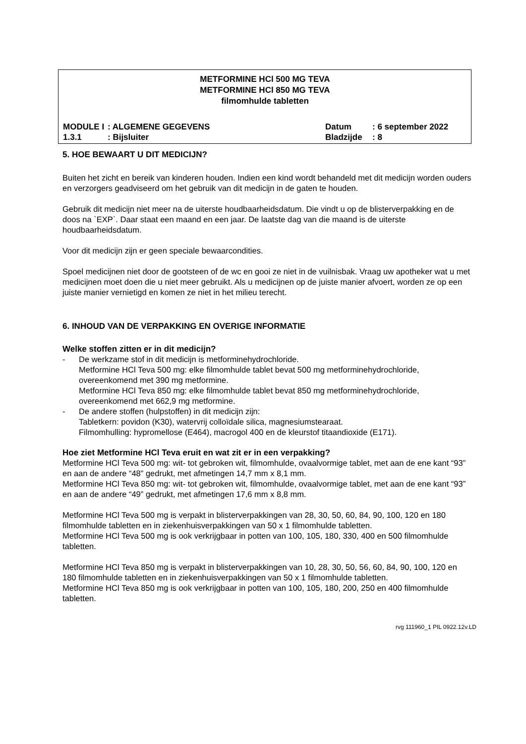METFORMINE HCl 500 MG TEVA
METFORMINE HCl 850 MG TEVA
filmomhulde tabletten
MODULE I: ALGEMENE GEGEVENS Datum: 6 september 2022
1.3.1: Bijsluiter Bladzijde: 8
5. HOE BEWAART U DIT MEDICIJN?
Buiten het zicht en bereik van kinderen houden. Indien een kind wordt behandeld met dit medicijn worden ouders en verzorgers geadviseerd om het gebruik van dit medicijn in de gaten te houden.
Gebruik dit medicijn niet meer na de uiterste houdbaarheidsdatum. Die vindt u op de blisterverpakking en de doos na `EXP`. Daar staat een maand en een jaar. De laatste dag van die maand is de uiterste houdbaarheidsdatum.
Voor dit medicijn zijn er geen speciale bewaarcondities.
Spoel medicijnen niet door de gootsteen of de wc en gooi ze niet in de vuilnisbak. Vraag uw apotheker wat u met medicijnen moet doen die u niet meer gebruikt. Als u medicijnen op de juiste manier afvoert, worden ze op een juiste manier vernietigd en komen ze niet in het milieu terecht.
6. INHOUD VAN DE VERPAKKING EN OVERIGE INFORMATIE
Welke stoffen zitten er in dit medicijn?
- De werkzame stof in dit medicijn is metforminehydrochloride.
Metformine HCl Teva 500 mg: elke filmomhulde tablet bevat 500 mg metforminehydrochloride, overeenkomend met 390 mg metformine.
Metformine HCl Teva 850 mg: elke filmomhulde tablet bevat 850 mg metforminehydrochloride, overeenkomend met 662,9 mg metformine.
- De andere stoffen (hulpstoffen) in dit medicijn zijn:
Tabletkern: povidon (K30), watervrij colloïdale silica, magnesiumstearaat.
Filmomhulling: hypromellose (E464), macrogol 400 en de kleurstof titaandioxide (E171).
Hoe ziet Metformine HCl Teva eruit en wat zit er in een verpakking?
Metformine HCl Teva 500 mg: wit- tot gebroken wit, filmomhulde, ovaalvormige tablet, met aan de ene kant “93” en aan de andere “48” gedrukt, met afmetingen 14,7 mm x 8,1 mm.
Metformine HCl Teva 850 mg: wit- tot gebroken wit, filmomhulde, ovaalvormige tablet, met aan de ene kant “93” en aan de andere “49” gedrukt, met afmetingen 17,6 mm x 8,8 mm.
Metformine HCl Teva 500 mg is verpakt in blisterverpakkingen van 28, 30, 50, 60, 84, 90, 100, 120 en 180 filmomhulde tabletten en in ziekenhuisverpakkingen van 50 x 1 filmomhulde tabletten.
Metformine HCl Teva 500 mg is ook verkrijgbaar in potten van 100, 105, 180, 330, 400 en 500 filmomhulde tabletten.
Metformine HCl Teva 850 mg is verpakt in blisterverpakkingen van 10, 28, 30, 50, 56, 60, 84, 90, 100, 120 en 180 filmomhulde tabletten en in ziekenhuisverpakkingen van 50 x 1 filmomhulde tabletten.
Metformine HCl Teva 850 mg is ook verkrijgbaar in potten van 100, 105, 180, 200, 250 en 400 filmomhulde tabletten.
rvg 111960_1 PIL 0922.12v.LD